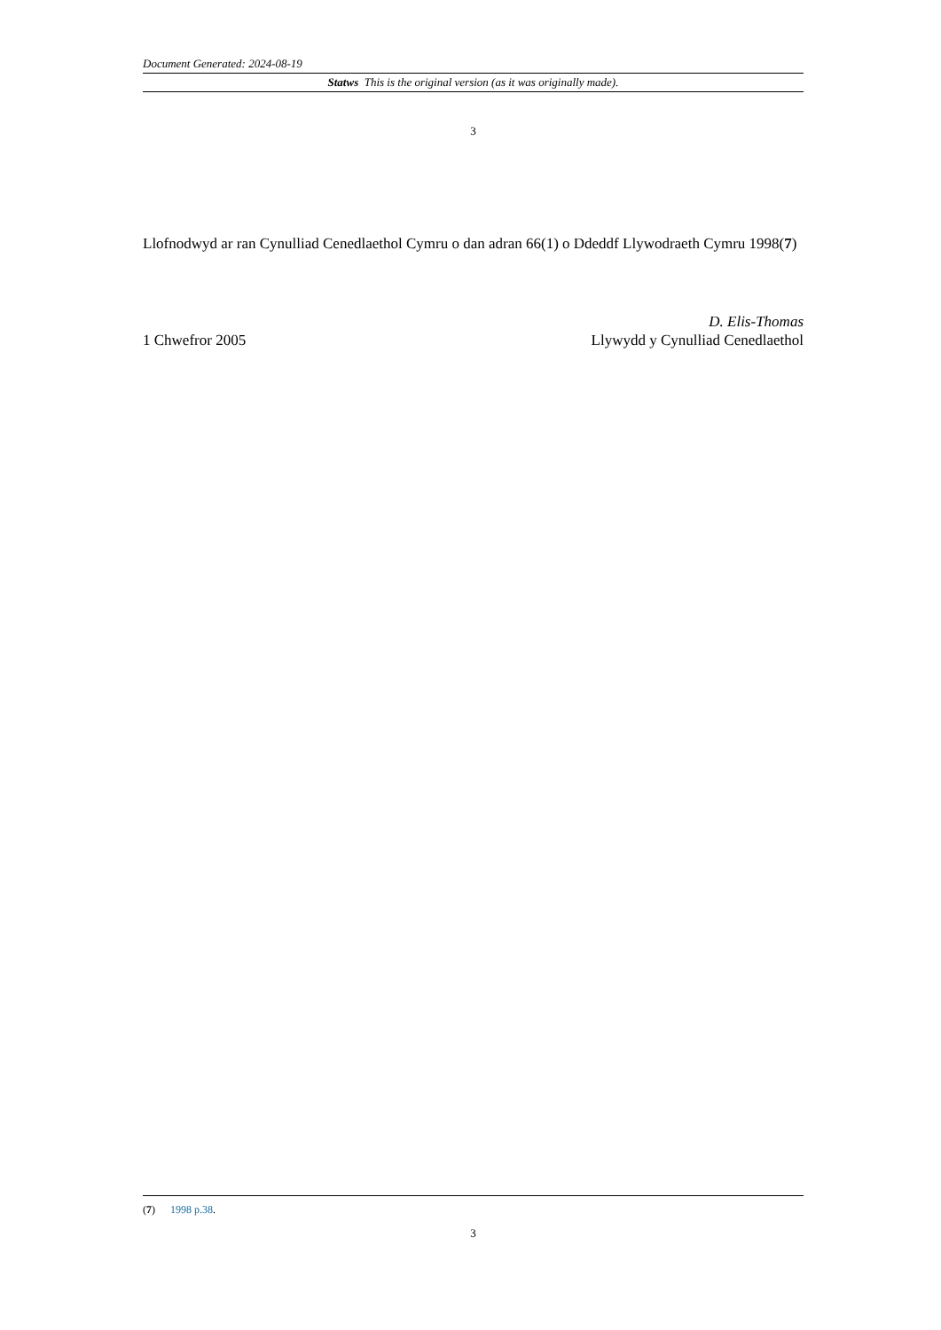Document Generated: 2024-08-19
Statws This is the original version (as it was originally made).
3
Llofnodwyd ar ran Cynulliad Cenedlaethol Cymru o dan adran 66(1) o Ddeddf Llywodraeth Cymru 1998(7)
D. Elis-Thomas
1 Chwefror 2005 Llywydd y Cynulliad Cenedlaethol
(7) 1998 p.38.
3